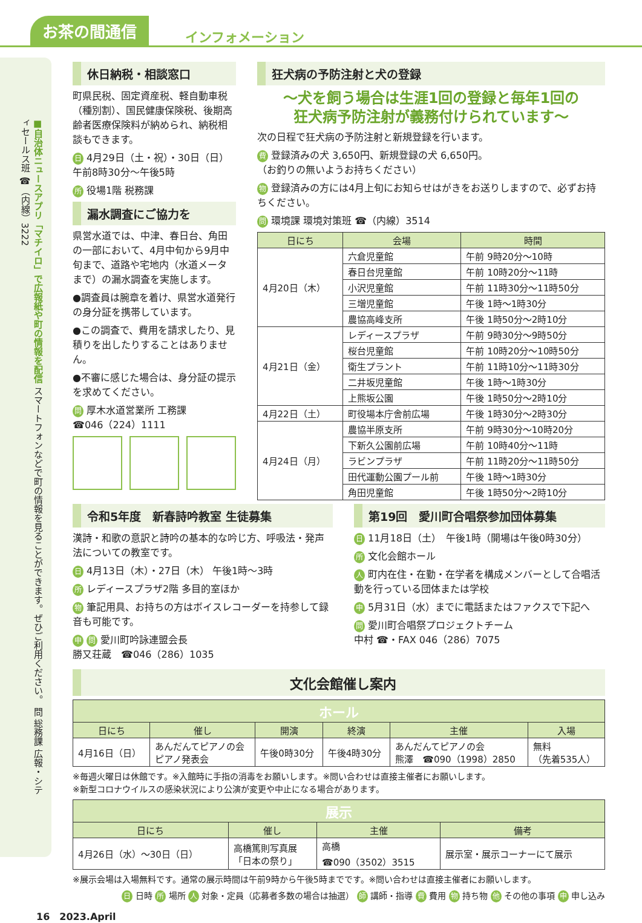お茶の間通信 インフォメーション
■自治体ニュースアプリ「マチイロ」で広報紙や町の情報を配信 スマートフォンなどで町の情報を見ることができます。ぜひご利用ください。 問 総務課 広報・シティセールス班 ☎（内線）3222
休日納税・相談窓口
町県民税、固定資産税、軽自動車税（種別割）、国民健康保険税、後期高齢者医療保険料が納められ、納税相談もできます。
日 4月29日（土・祝）・30日（日）
午前8時30分～午後5時
所 役場1階 税務課
漏水調査にご協力を
県営水道では、中津、春日台、角田の一部において、4月中旬から9月中旬まで、道路や宅地内（水道メータまで）の漏水調査を実施します。
●調査員は腕章を着け、県営水道発行の身分証を携帯しています。
●この調査で、費用を請求したり、見積りを出したりすることはありません。
●不審に感じた場合は、身分証の提示を求めてください。
問 厚木水道営業所 工務課
☎046（224）1111
狂犬病の予防注射と犬の登録
～犬を飼う場合は生涯1回の登録と毎年1回の
狂犬病予防注射が義務付けられています～
次の日程で狂犬病の予防注射と新規登録を行います。
費 登録済みの犬 3,650円、新規登録の犬 6,650円。
（お釣りの無いようお持ちください）
物 登録済みの方には4月上旬にお知らせはがきをお送りしますので、必ずお持ちください。
問 環境課 環境対策班 ☎（内線）3514
| 日にち | 会場 | 時間 |
| --- | --- | --- |
| 4月20日（木） | 六倉児童館 | 午前 9時20分～10時 |
| | 春日台児童館 | 午前 10時20分～11時 |
| | 小沢児童館 | 午前 11時30分～11時50分 |
| | 三増児童館 | 午後 1時～1時30分 |
| | 農協高峰支所 | 午後 1時50分～2時10分 |
| 4月21日（金） | レディースプラザ | 午前 9時30分～9時50分 |
| | 桜台児童館 | 午前 10時20分～10時50分 |
| | 衛生プラント | 午前 11時10分～11時30分 |
| | 二井坂児童館 | 午後 1時～1時30分 |
| | 上熊坂公園 | 午後 1時50分～2時10分 |
| 4月22日（土） | 町役場本庁舎前広場 | 午後 1時30分～2時30分 |
| 4月24日（月） | 農協半原支所 | 午前 9時30分～10時20分 |
| | 下新久公園前広場 | 午前 10時40分～11時 |
| | ラビンプラザ | 午前 11時20分～11時50分 |
| | 田代運動公園プール前 | 午後 1時～1時30分 |
| | 角田児童館 | 午後 1時50分～2時10分 |
令和5年度　新春詩吟教室 生徒募集
漢詩・和歌の意訳と詩吟の基本的な吟じ方、呼吸法・発声法についての教室です。
日 4月13日（木）・27日（木） 午後1時～3時
所 レディースプラザ2階 多目的室ほか
物 筆記用具、お持ちの方はボイスレコーダーを持参して録音も可能です。
申 問 愛川町吟詠連盟会長
勝又荘蔵　☎046（286）1035
第19回　愛川町合唱祭参加団体募集
日 11月18日（土）　午後1時（開場は午後0時30分）
所 文化会館ホール
人 町内在住・在勤・在学者を構成メンバーとして合唱活動を行っている団体または学校
申 5月31日（水）までに電話またはファクスで下記へ
問 愛川町合唱祭プロジェクトチーム
中村 ☎・FAX 046（286）7075
文化会館催し案内
| ホール | | | | | |
| 日にち | 催し | 開演 | 終演 | 主催 | 入場 |
| 4月16日（日） | あんだんてピアノの会 ピアノ発表会 | 午後0時30分 | 午後4時30分 | あんだんてピアノの会 熊澤 ☎090（1998）2850 | 無料 （先着535人） |
※毎週火曜日は休館です。※入館時に手指の消毒をお願いします。※問い合わせは直接主催者にお願いします。
※新型コロナウイルスの感染状況により公演が変更や中止になる場合があります。
| 展示 | | | |
| 日にち | 催し | 主催 | 備考 |
| 4月26日（水）～30日（日） | 高橋篤則写真展 「日本の祭り」 | 高橋 ☎090（3502）3515 | 展示室・展示コーナーにて展示 |
※展示会場は入場無料です。通常の展示時間は午前9時から午後5時までです。※問い合わせは直接主催者にお願いします。
日 日時 所 場所 人 対象・定員（応募者多数の場合は抽選） 師 講師・指導 費 費用 物 持ち物 他 その他の事項 申 申し込み
16　2023.April